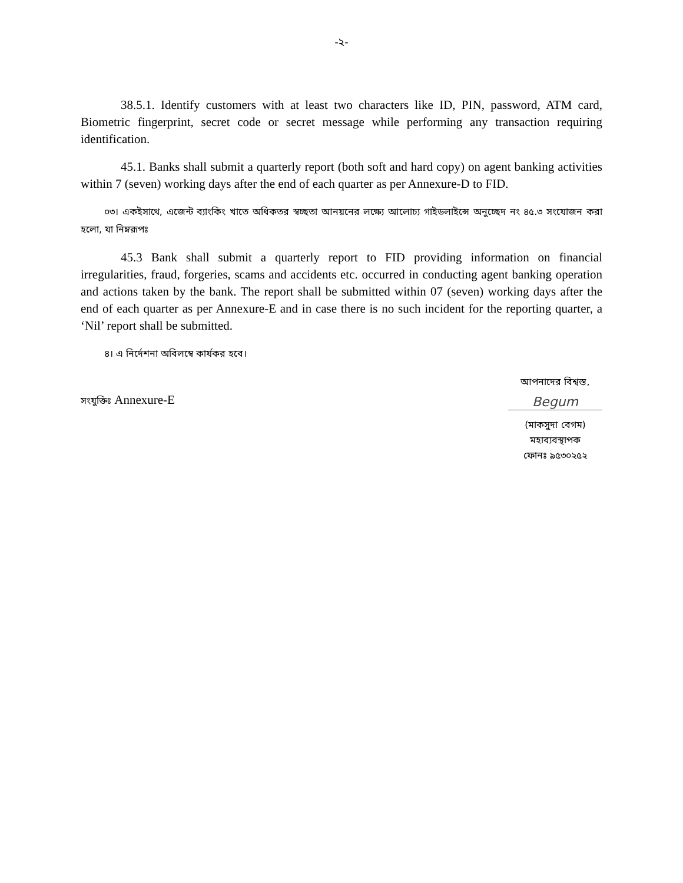-২-
38.5.1. Identify customers with at least two characters like ID, PIN, password, ATM card, Biometric fingerprint, secret code or secret message while performing any transaction requiring identification.
45.1. Banks shall submit a quarterly report (both soft and hard copy) on agent banking activities within 7 (seven) working days after the end of each quarter as per Annexure-D to FID.
০৩। একইসাথে, এজেন্ট ব্যাংকিং খাতে অধিকতর স্বচ্ছতা আনয়নের লক্ষ্যে আলোচ্য গাইডলাইন্সে অনুচ্ছেদ নং ৪৫.৩ সংযোজন করা হলো, যা নিম্নরূপঃ
45.3 Bank shall submit a quarterly report to FID providing information on financial irregularities, fraud, forgeries, scams and accidents etc. occurred in conducting agent banking operation and actions taken by the bank. The report shall be submitted within 07 (seven) working days after the end of each quarter as per Annexure-E and in case there is no such incident for the reporting quarter, a ‘Nil’ report shall be submitted.
৪। এ নির্দেশনা অবিলম্বে কার্যকর হবে।
সংযুক্তিঃ Annexure-E
আপনাদের বিশ্বস্ত,
Begum
(মাকসুদা বেগম)
মহাব্যবস্থাপক
ফোনঃ ৯৫৩০২৫২